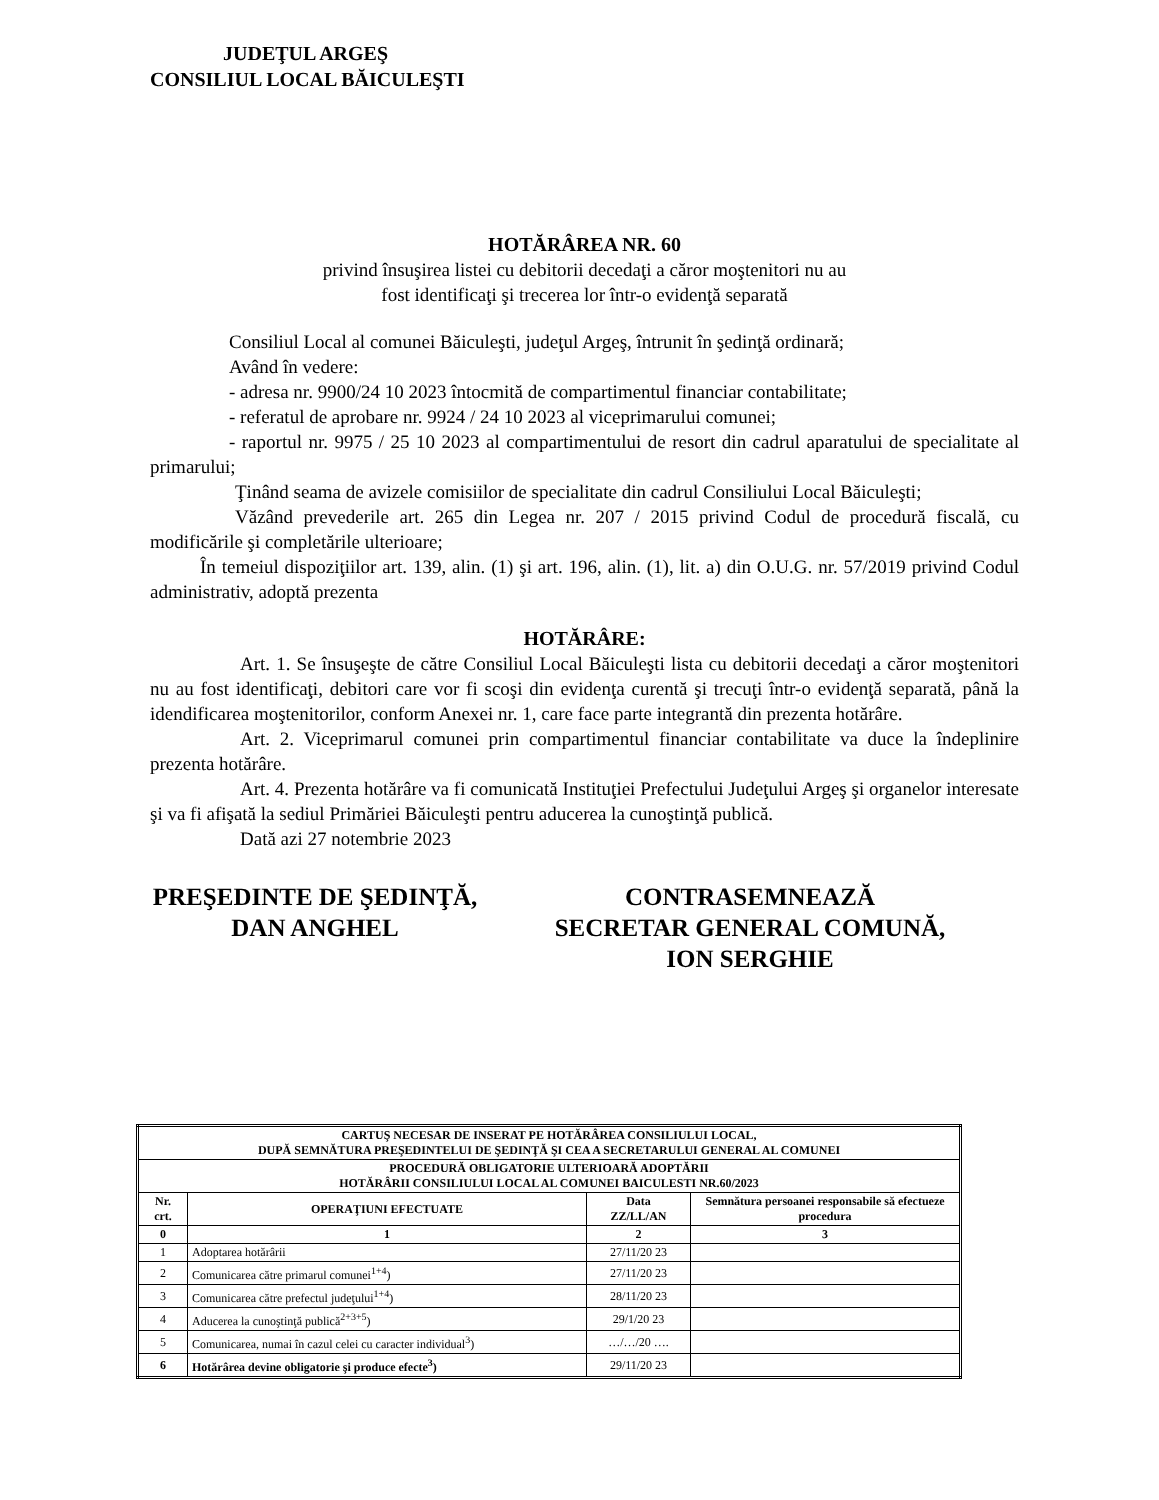JUDEŢUL ARGEŞ
CONSILIUL LOCAL BĂICULEŞTI
HOTĂRÂREA NR. 60
privind însuşirea listei cu debitorii decedaţi a căror moştenitori nu au
fost identificaţi şi trecerea lor într-o evidenţă separată
Consiliul Local al comunei Băiculeşti, judeţul Argeş, întrunit în şedinţă ordinară;
Având în vedere:
- adresa nr. 9900/24 10 2023 întocmită de compartimentul financiar contabilitate;
- referatul de aprobare nr. 9924 / 24 10 2023 al viceprimarului comunei;
- raportul nr. 9975 / 25 10 2023 al compartimentului de resort din cadrul aparatului de specialitate al primarului;
Ţinând seama de avizele comisiilor de specialitate din cadrul Consiliului Local Băiculeşti;
Văzând prevederile art. 265 din Legea nr. 207 / 2015 privind Codul de procedură fiscală, cu modificările şi completările ulterioare;
În temeiul dispoziţiilor art. 139, alin. (1) şi art. 196, alin. (1), lit. a) din O.U.G. nr. 57/2019 privind Codul administrativ, adoptă prezenta
HOTĂRÂRE:
Art. 1. Se însuşeşte de către Consiliul Local Băiculeşti lista cu debitorii decedaţi a căror moştenitori nu au fost identificaţi, debitori care vor fi scoşi din evidenţa curentă şi trecuţi într-o evidenţă separată, până la idendificarea moştenitorilor, conform Anexei nr. 1, care face parte integrantă din prezenta hotărâre.
Art. 2. Viceprimarul comunei prin compartimentul financiar contabilitate va duce la îndeplinire prezenta hotărâre.
Art. 4. Prezenta hotărâre va fi comunicată Instituţiei Prefectului Judeţului Argeş şi organelor interesate şi va fi afişată la sediul Primăriei Băiculeşti pentru aducerea la cunoştinţă publică.
Dată azi 27 notembrie 2023
PREŞEDINTE DE ŞEDINŢĂ,
DAN ANGHEL
CONTRASEMNEAZĂ
SECRETAR GENERAL COMUNĂ,
ION SERGHIE
| CARTUŞ NECESAR DE INSERAT PE HOTĂRÂREA CONSILIULUI LOCAL, DUPĂ SEMNĂTURA PREŞEDINTELUI DE ŞEDINŢĂ ŞI CEA A SECRETARULUI GENERAL AL COMUNEI | | | |
| --- | --- | --- | --- |
| PROCEDURĂ OBLIGATORIE ULTERIOARĂ ADOPTĂRII HOTĂRÂRII CONSILIULUI LOCAL AL COMUNEI BAICULESTI NR.60/2023 | | | |
| Nr. crt. | OPERAŢIUNI EFECTUATE | Data ZZ/LL/AN | Semnătura persoanei responsabile să efectueze procedura |
| 0 | 1 | 2 | 3 |
| 1 | Adoptarea hotărârii | 27/11/20 23 | |
| 2 | Comunicarea către primarul comunei<sup>1+4</sup>) | 27/11/20 23 | |
| 3 | Comunicarea către prefectul judeţului<sup>1+4</sup>) | 28/11/20 23 | |
| 4 | Aducerea la cunoştinţă publică<sup>2+3+5</sup>) | 29/1/20 23 | |
| 5 | Comunicarea, numai în cazul celei cu caracter individual<sup>3</sup>) | …/…/20 …. | |
| 6 | Hotărârea devine obligatorie şi produce efecte<sup>3</sup>) | 29/11/20 23 | |